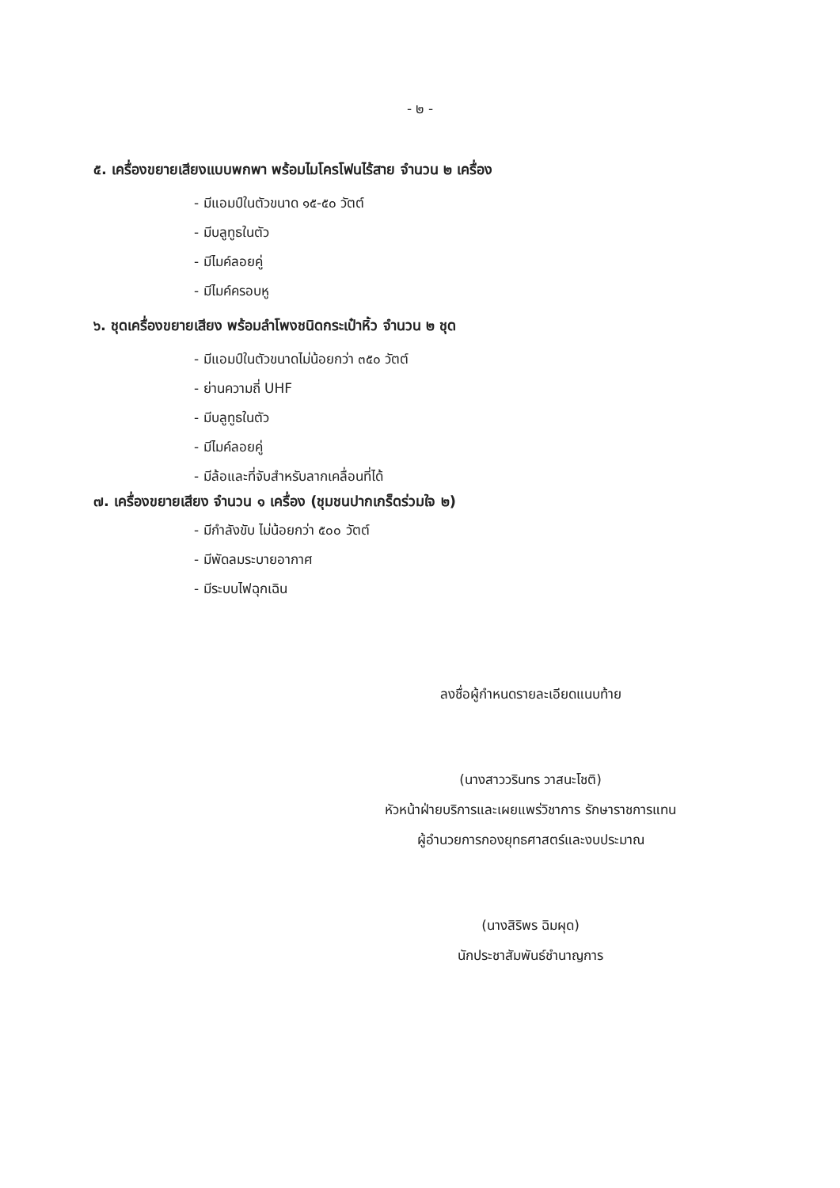- ๒ -
๕. เครื่องขยายเสียงแบบพกพา พร้อมไมโครโฟนไร้สาย จำนวน ๒ เครื่อง
- มีแอมป์ในตัวขนาด ๑๕-๕๐ วัตต์
- มีบลูทูธในตัว
- มีไมค์ลอยคู่
- มีไมค์ครอบหู
๖. ชุดเครื่องขยายเสียง พร้อมลำโพงชนิดกระเป๋าหิ้ว จำนวน ๒ ชุด
- มีแอมป์ในตัวขนาดไม่น้อยกว่า ๓๕๐ วัตต์
- ย่านความถี่ UHF
- มีบลูทูธในตัว
- มีไมค์ลอยคู่
- มีล้อและที่จับสำหรับลากเคลื่อนที่ได้
๗. เครื่องขยายเสียง จำนวน ๑ เครื่อง (ชุมชนปากเกร็ดร่วมใจ ๒)
- มีกำลังขับ ไม่น้อยกว่า ๕๐๐ วัตต์
- มีพัดลมระบายอากาศ
- มีระบบไฟฉุกเฉิน
ลงชื่อผู้กำหนดรายละเอียดแนบท้าย
(นางสาววรินทร วาสนะโชติ)
หัวหน้าฝ่ายบริการและเผยแพร่วิชาการ รักษาราชการแทน
ผู้อำนวยการกองยุทธศาสตร์และงบประมาณ
(นางสิริพร ฉิมผุด)
นักประชาสัมพันธ์ชำนาญการ